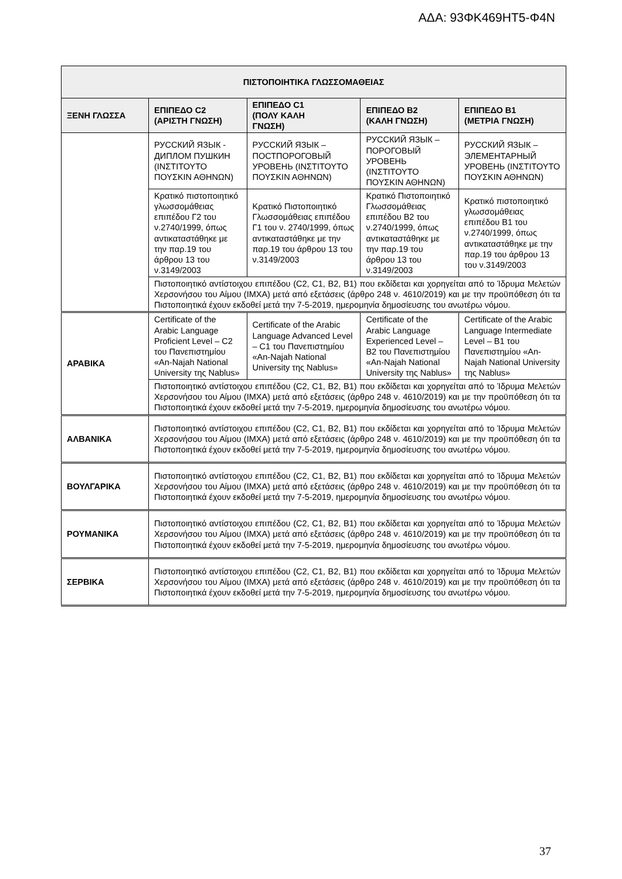ΑΔΑ: 93ΦΚ469ΗΤ5-Φ4Ν
| ΠΙΣΤΟΠΟΙΗΤΙΚΑ ΓΛΩΣΣΟΜΑΘΕΙΑΣ | | | | |
| --- | --- | --- | --- | --- |
| ΞΕΝΗ ΓΛΩΣΣΑ | ΕΠΙΠΕΔΟ C2 (ΑΡΙΣΤΗ ΓΝΩΣΗ) | ΕΠΙΠΕΔΟ C1 (ΠΟΛΥ ΚΑΛΗ ΓΝΩΣΗ) | ΕΠΙΠΕΔΟ B2 (ΚΑΛΗ ΓΝΩΣΗ) | ΕΠΙΠΕΔΟ B1 (ΜΕΤΡΙΑ ΓΝΩΣΗ) |
| | РУССКИЙ ЯЗЫК - ДИПЛОМ ПУШКИН (ΙΝΣΤΙΤΟΥΤΟ ΠΟΥΣΚΙΝ ΑΘΗΝΩΝ) | РУССКИЙ ЯЗЫК – ПОСТПОРОГОВЫЙ УРОВЕНЬ (ΙΝΣΤΙΤΟΥΤΟ ΠΟΥΣΚΙΝ ΑΘΗΝΩΝ) | РУССКИЙ ЯЗЫК – ПОРОГОВЫЙ УРОВЕНЬ (ΙΝΣΤΙΤΟΥΤΟ ΠΟΥΣΚΙΝ ΑΘΗΝΩΝ) | РУССКИЙ ЯЗЫК – ЭЛЕМЕНТАРНЫЙ УРОВЕНЬ (ΙΝΣΤΙΤΟΥΤΟ ΠΟΥΣΚΙΝ ΑΘΗΝΩΝ) |
| | Κρατικό πιστοποιητικό γλωσσομάθειας επιπέδου Γ2 του ν.2740/1999, όπως αντικαταστάθηκε με την παρ.19 του άρθρου 13 του ν.3149/2003 | Κρατικό Πιστοποιητικό Γλωσσομάθειας επιπέδου Γ1 του ν. 2740/1999, όπως αντικαταστάθηκε με την παρ.19 του άρθρου 13 του ν.3149/2003 | Κρατικό Πιστοποιητικό Γλωσσομάθειας επιπέδου Β2 του ν.2740/1999, όπως αντικαταστάθηκε με την παρ.19 του άρθρου 13 του ν.3149/2003 | Κρατικό πιστοποιητικό γλωσσομάθειας επιπέδου Β1 του ν.2740/1999, όπως αντικαταστάθηκε με την παρ.19 του άρθρου 13 του ν.3149/2003 |
| | Πιστοποιητικό αντίστοιχου επιπέδου (C2, C1, B2, B1) που εκδίδεται και χορηγείται από το Ίδρυμα Μελετών Χερσονήσου του Αίμου (ΙΜΧΑ) μετά από εξετάσεις (άρθρο 248 ν. 4610/2019) και με την προϋπόθεση ότι τα Πιστοποιητικά έχουν εκδοθεί μετά την 7-5-2019, ημερομηνία δημοσίευσης του ανωτέρω νόμου. | | | |
| ΑΡΑΒΙΚΑ | Certificate of the Arabic Language Proficient Level – C2 του Πανεπιστημίου «An-Najah National University της Nablus» | Certificate of the Arabic Language Advanced Level – C1 του Πανεπιστημίου «An-Najah National University της Nablus» | Certificate of the Arabic Language Experienced Level – B2 του Πανεπιστημίου «An-Najah National University της Nablus» | Certificate of the Arabic Language Intermediate Level – B1 του Πανεπιστημίου «An-Najah National University της Nablus» |
| | Πιστοποιητικό αντίστοιχου επιπέδου (C2, C1, B2, B1) που εκδίδεται και χορηγείται από το Ίδρυμα Μελετών Χερσονήσου του Αίμου (ΙΜΧΑ) μετά από εξετάσεις (άρθρο 248 ν. 4610/2019) και με την προϋπόθεση ότι τα Πιστοποιητικά έχουν εκδοθεί μετά την 7-5-2019, ημερομηνία δημοσίευσης του ανωτέρω νόμου. | | | |
| ΑΛΒΑΝΙΚΑ | Πιστοποιητικό αντίστοιχου επιπέδου (C2, C1, B2, B1) που εκδίδεται και χορηγείται από το Ίδρυμα Μελετών Χερσονήσου του Αίμου (ΙΜΧΑ) μετά από εξετάσεις (άρθρο 248 ν. 4610/2019) και με την προϋπόθεση ότι τα Πιστοποιητικά έχουν εκδοθεί μετά την 7-5-2019, ημερομηνία δημοσίευσης του ανωτέρω νόμου. | | | |
| ΒΟΥΛΓΑΡΙΚΑ | Πιστοποιητικό αντίστοιχου επιπέδου (C2, C1, B2, B1) που εκδίδεται και χορηγείται από το Ίδρυμα Μελετών Χερσονήσου του Αίμου (ΙΜΧΑ) μετά από εξετάσεις (άρθρο 248 ν. 4610/2019) και με την προϋπόθεση ότι τα Πιστοποιητικά έχουν εκδοθεί μετά την 7-5-2019, ημερομηνία δημοσίευσης του ανωτέρω νόμου. | | | |
| ΡΟΥΜΑΝΙΚΑ | Πιστοποιητικό αντίστοιχου επιπέδου (C2, C1, B2, B1) που εκδίδεται και χορηγείται από το Ίδρυμα Μελετών Χερσονήσου του Αίμου (ΙΜΧΑ) μετά από εξετάσεις (άρθρο 248 ν. 4610/2019) και με την προϋπόθεση ότι τα Πιστοποιητικά έχουν εκδοθεί μετά την 7-5-2019, ημερομηνία δημοσίευσης του ανωτέρω νόμου. | | | |
| ΣΕΡΒΙΚΑ | Πιστοποιητικό αντίστοιχου επιπέδου (C2, C1, B2, B1) που εκδίδεται και χορηγείται από το Ίδρυμα Μελετών Χερσονήσου του Αίμου (ΙΜΧΑ) μετά από εξετάσεις (άρθρο 248 ν. 4610/2019) και με την προϋπόθεση ότι τα Πιστοποιητικά έχουν εκδοθεί μετά την 7-5-2019, ημερομηνία δημοσίευσης του ανωτέρω νόμου. | | | |
37